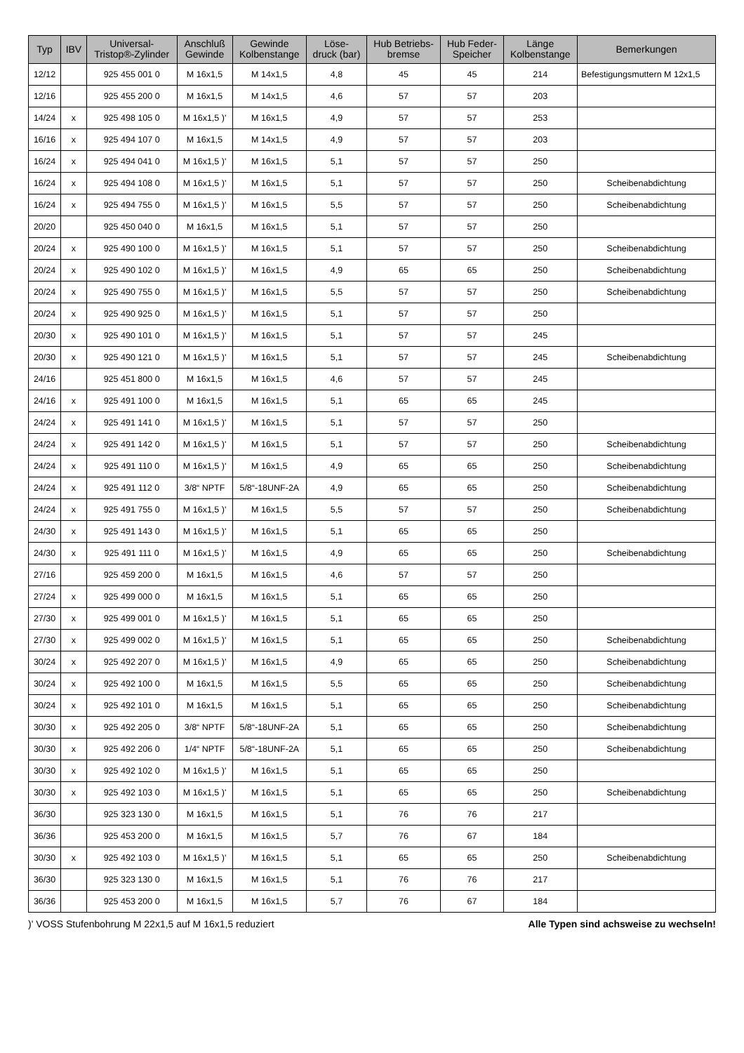| Typ | IBV | Universal- Tristop®-Zylinder | Anschluß Gewinde | Gewinde Kolbenstange | Löse- druck (bar) | Hub Betriebs- bremse | Hub Feder- Speicher | Länge Kolbenstange | Bemerkungen |
| --- | --- | --- | --- | --- | --- | --- | --- | --- | --- |
| 12/12 | | 925 455 001 0 | M 16x1,5 | M 14x1,5 | 4,8 | 45 | 45 | 214 | Befestigungsmuttern M 12x1,5 |
| 12/16 | | 925 455 200 0 | M 16x1,5 | M 14x1,5 | 4,6 | 57 | 57 | 203 | |
| 14/24 | x | 925 498 105 0 | M 16x1,5 )' | M 16x1,5 | 4,9 | 57 | 57 | 253 | |
| 16/16 | x | 925 494 107 0 | M 16x1,5 | M 14x1,5 | 4,9 | 57 | 57 | 203 | |
| 16/24 | x | 925 494 041 0 | M 16x1,5 )' | M 16x1,5 | 5,1 | 57 | 57 | 250 | |
| 16/24 | x | 925 494 108 0 | M 16x1,5 )' | M 16x1,5 | 5,1 | 57 | 57 | 250 | Scheibenabdichtung |
| 16/24 | x | 925 494 755 0 | M 16x1,5 )' | M 16x1,5 | 5,5 | 57 | 57 | 250 | Scheibenabdichtung |
| 20/20 | | 925 450 040 0 | M 16x1,5 | M 16x1,5 | 5,1 | 57 | 57 | 250 | |
| 20/24 | x | 925 490 100 0 | M 16x1,5 )' | M 16x1,5 | 5,1 | 57 | 57 | 250 | Scheibenabdichtung |
| 20/24 | x | 925 490 102 0 | M 16x1,5 )' | M 16x1,5 | 4,9 | 65 | 65 | 250 | Scheibenabdichtung |
| 20/24 | x | 925 490 755 0 | M 16x1,5 )' | M 16x1,5 | 5,5 | 57 | 57 | 250 | Scheibenabdichtung |
| 20/24 | x | 925 490 925 0 | M 16x1,5 )' | M 16x1,5 | 5,1 | 57 | 57 | 250 | |
| 20/30 | x | 925 490 101 0 | M 16x1,5 )' | M 16x1,5 | 5,1 | 57 | 57 | 245 | |
| 20/30 | x | 925 490 121 0 | M 16x1,5 )' | M 16x1,5 | 5,1 | 57 | 57 | 245 | Scheibenabdichtung |
| 24/16 | | 925 451 800 0 | M 16x1,5 | M 16x1,5 | 4,6 | 57 | 57 | 245 | |
| 24/16 | x | 925 491 100 0 | M 16x1,5 | M 16x1,5 | 5,1 | 65 | 65 | 245 | |
| 24/24 | x | 925 491 141 0 | M 16x1,5 )' | M 16x1,5 | 5,1 | 57 | 57 | 250 | |
| 24/24 | x | 925 491 142 0 | M 16x1,5 )' | M 16x1,5 | 5,1 | 57 | 57 | 250 | Scheibenabdichtung |
| 24/24 | x | 925 491 110 0 | M 16x1,5 )' | M 16x1,5 | 4,9 | 65 | 65 | 250 | Scheibenabdichtung |
| 24/24 | x | 925 491 112 0 | 3/8“ NPTF | 5/8“-18UNF-2A | 4,9 | 65 | 65 | 250 | Scheibenabdichtung |
| 24/24 | x | 925 491 755 0 | M 16x1,5 )' | M 16x1,5 | 5,5 | 57 | 57 | 250 | Scheibenabdichtung |
| 24/30 | x | 925 491 143 0 | M 16x1,5 )' | M 16x1,5 | 5,1 | 65 | 65 | 250 | |
| 24/30 | x | 925 491 111 0 | M 16x1,5 )' | M 16x1,5 | 4,9 | 65 | 65 | 250 | Scheibenabdichtung |
| 27/16 | | 925 459 200 0 | M 16x1,5 | M 16x1,5 | 4,6 | 57 | 57 | 250 | |
| 27/24 | x | 925 499 000 0 | M 16x1,5 | M 16x1,5 | 5,1 | 65 | 65 | 250 | |
| 27/30 | x | 925 499 001 0 | M 16x1,5 )' | M 16x1,5 | 5,1 | 65 | 65 | 250 | |
| 27/30 | x | 925 499 002 0 | M 16x1,5 )' | M 16x1,5 | 5,1 | 65 | 65 | 250 | Scheibenabdichtung |
| 30/24 | x | 925 492 207 0 | M 16x1,5 )' | M 16x1,5 | 4,9 | 65 | 65 | 250 | Scheibenabdichtung |
| 30/24 | x | 925 492 100 0 | M 16x1,5 | M 16x1,5 | 5,5 | 65 | 65 | 250 | Scheibenabdichtung |
| 30/24 | x | 925 492 101 0 | M 16x1,5 | M 16x1,5 | 5,1 | 65 | 65 | 250 | Scheibenabdichtung |
| 30/30 | x | 925 492 205 0 | 3/8“ NPTF | 5/8“-18UNF-2A | 5,1 | 65 | 65 | 250 | Scheibenabdichtung |
| 30/30 | x | 925 492 206 0 | 1/4“ NPTF | 5/8“-18UNF-2A | 5,1 | 65 | 65 | 250 | Scheibenabdichtung |
| 30/30 | x | 925 492 102 0 | M 16x1,5 )' | M 16x1,5 | 5,1 | 65 | 65 | 250 | |
| 30/30 | x | 925 492 103 0 | M 16x1,5 )' | M 16x1,5 | 5,1 | 65 | 65 | 250 | Scheibenabdichtung |
| 36/30 | | 925 323 130 0 | M 16x1,5 | M 16x1,5 | 5,1 | 76 | 76 | 217 | |
| 36/36 | | 925 453 200 0 | M 16x1,5 | M 16x1,5 | 5,7 | 76 | 67 | 184 | |
| 30/30 | x | 925 492 103 0 | M 16x1,5 )' | M 16x1,5 | 5,1 | 65 | 65 | 250 | Scheibenabdichtung |
| 36/30 | | 925 323 130 0 | M 16x1,5 | M 16x1,5 | 5,1 | 76 | 76 | 217 | |
| 36/36 | | 925 453 200 0 | M 16x1,5 | M 16x1,5 | 5,7 | 76 | 67 | 184 | |
)' VOSS Stufenbohrung M 22x1,5 auf M 16x1,5 reduziert Alle Typen sind achsweise zu wechseln!